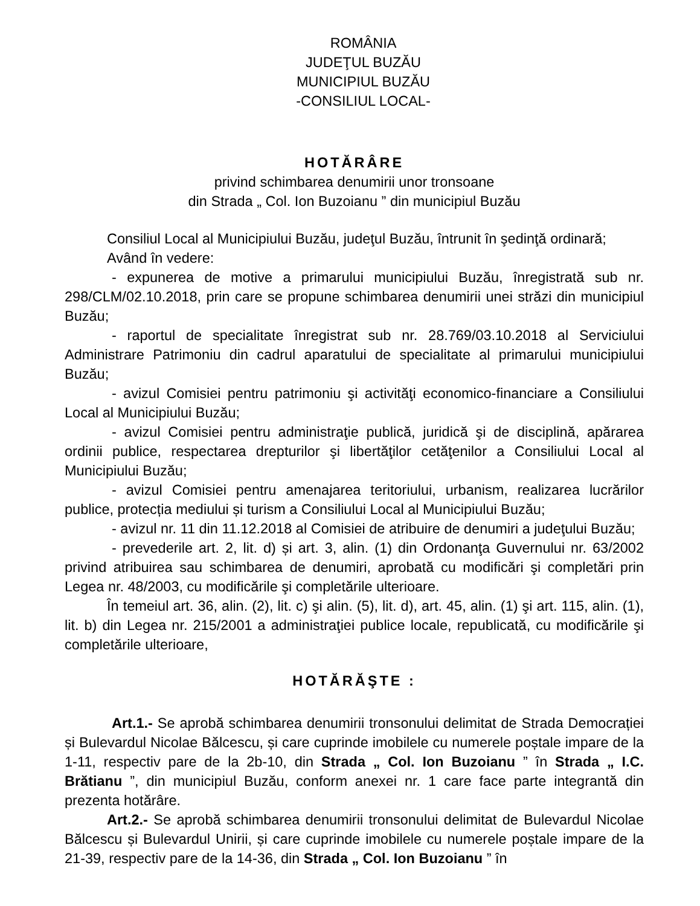ROMÂNIA
JUDEŢUL BUZĂU
MUNICIPIUL BUZĂU
-CONSILIUL LOCAL-
HOTĂRÂRE
privind schimbarea denumirii unor tronsoane
din Strada „ Col. Ion Buzoianu ” din municipiul Buzău
Consiliul Local al Municipiului Buzău, judeţul Buzău, întrunit în şedinţă ordinară;
Având în vedere:
- expunerea de motive a primarului municipiului Buzău, înregistrată sub nr. 298/CLM/02.10.2018, prin care se propune schimbarea denumirii unei străzi din municipiul Buzău;
- raportul de specialitate înregistrat sub nr. 28.769/03.10.2018 al Serviciului Administrare Patrimoniu din cadrul aparatului de specialitate al primarului municipiului Buzău;
- avizul Comisiei pentru patrimoniu şi activităţi economico-financiare a Consiliului Local al Municipiului Buzău;
- avizul Comisiei pentru administraţie publică, juridică şi de disciplină, apărarea ordinii publice, respectarea drepturilor şi libertăţilor cetăţenilor a Consiliului Local al Municipiului Buzău;
- avizul Comisiei pentru amenajarea teritoriului, urbanism, realizarea lucrărilor publice, protecția mediului și turism a Consiliului Local al Municipiului Buzău;
- avizul nr. 11 din 11.12.2018 al Comisiei de atribuire de denumiri a judeţului Buzău;
- prevederile art. 2, lit. d) și art. 3, alin. (1) din Ordonanţa Guvernului nr. 63/2002 privind atribuirea sau schimbarea de denumiri, aprobată cu modificări şi completări prin Legea nr. 48/2003, cu modificările şi completările ulterioare.
În temeiul art. 36, alin. (2), lit. c) şi alin. (5), lit. d), art. 45, alin. (1) şi art. 115, alin. (1), lit. b) din Legea nr. 215/2001 a administraţiei publice locale, republicată, cu modificările şi completările ulterioare,
HOTĂRĂŞTE :
Art.1.- Se aprobă schimbarea denumirii tronsonului delimitat de Strada Democrației și Bulevardul Nicolae Bălcescu, și care cuprinde imobilele cu numerele poștale impare de la 1-11, respectiv pare de la 2b-10, din Strada „ Col. Ion Buzoianu ” în Strada „ I.C. Brătianu ”, din municipiul Buzău, conform anexei nr. 1 care face parte integrantă din prezenta hotărâre.
Art.2.- Se aprobă schimbarea denumirii tronsonului delimitat de Bulevardul Nicolae Bălcescu și Bulevardul Unirii, și care cuprinde imobilele cu numerele poștale impare de la 21-39, respectiv pare de la 14-36, din Strada „ Col. Ion Buzoianu ” în